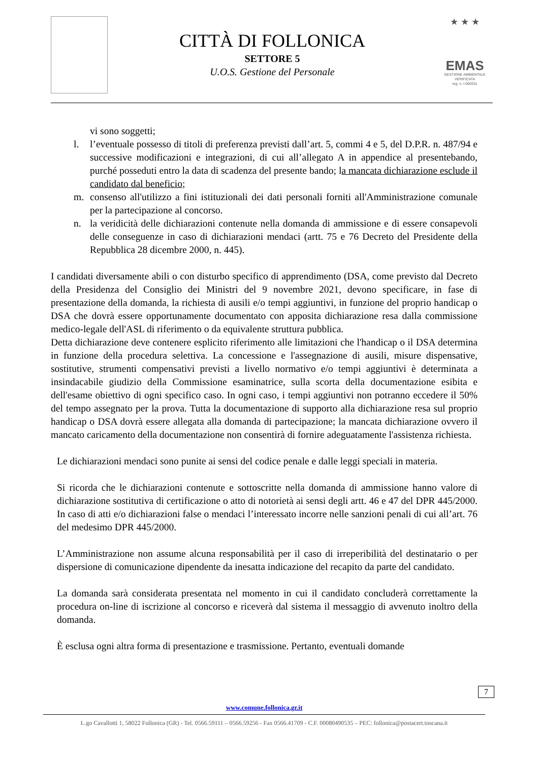CITTÀ DI FOLLONICA
SETTORE 5
U.O.S. Gestione del Personale
★ ★ ★
EMAS
GESTIONE AMBIENTALE
VERIFICATA
reg. n. I-000331
vi sono soggetti;
l. l’eventuale possesso di titoli di preferenza previsti dall’art. 5, commi 4 e 5, del D.P.R. n. 487/94 e successive modificazioni e integrazioni, di cui all’allegato A in appendice al presentebando, purché posseduti entro la data di scadenza del presente bando; la mancata dichiarazione esclude il candidato dal beneficio;
m. consenso all'utilizzo a fini istituzionali dei dati personali forniti all'Amministrazione comunale per la partecipazione al concorso.
n. la veridicità delle dichiarazioni contenute nella domanda di ammissione e di essere consapevoli delle conseguenze in caso di dichiarazioni mendaci (artt. 75 e 76 Decreto del Presidente della Repubblica 28 dicembre 2000, n. 445).
I candidati diversamente abili o con disturbo specifico di apprendimento (DSA, come previsto dal Decreto della Presidenza del Consiglio dei Ministri del 9 novembre 2021, devono specificare, in fase di presentazione della domanda, la richiesta di ausili e/o tempi aggiuntivi, in funzione del proprio handicap o DSA che dovrà essere opportunamente documentato con apposita dichiarazione resa dalla commissione medico-legale dell'ASL di riferimento o da equivalente struttura pubblica.
Detta dichiarazione deve contenere esplicito riferimento alle limitazioni che l'handicap o il DSA determina in funzione della procedura selettiva. La concessione e l'assegnazione di ausili, misure dispensative, sostitutive, strumenti compensativi previsti a livello normativo e/o tempi aggiuntivi è determinata a insindacabile giudizio della Commissione esaminatrice, sulla scorta della documentazione esibita e dell'esame obiettivo di ogni specifico caso. In ogni caso, i tempi aggiuntivi non potranno eccedere il 50% del tempo assegnato per la prova. Tutta la documentazione di supporto alla dichiarazione resa sul proprio handicap o DSA dovrà essere allegata alla domanda di partecipazione; la mancata dichiarazione ovvero il mancato caricamento della documentazione non consentirà di fornire adeguatamente l'assistenza richiesta.
Le dichiarazioni mendaci sono punite ai sensi del codice penale e dalle leggi speciali in materia.
Si ricorda che le dichiarazioni contenute e sottoscritte nella domanda di ammissione hanno valore di dichiarazione sostitutiva di certificazione o atto di notorietà ai sensi degli artt. 46 e 47 del DPR 445/2000. In caso di atti e/o dichiarazioni false o mendaci l’interessato incorre nelle sanzioni penali di cui all’art. 76 del medesimo DPR 445/2000.
L’Amministrazione non assume alcuna responsabilità per il caso di irreperibilità del destinatario o per dispersione di comunicazione dipendente da inesatta indicazione del recapito da parte del candidato.
La domanda sarà considerata presentata nel momento in cui il candidato concluderà correttamente la procedura on-line di iscrizione al concorso e riceverà dal sistema il messaggio di avvenuto inoltro della domanda.
È esclusa ogni altra forma di presentazione e trasmissione. Pertanto, eventuali domande
7
www.comune.follonica.gr.it
L.go Cavallotti 1, 58022 Follonica (GR) - Tel. 0566.59111 – 0566.59256 - Fax 0566.41709 - C.F. 00080490535 – PEC: follonica@postacert.toscana.it